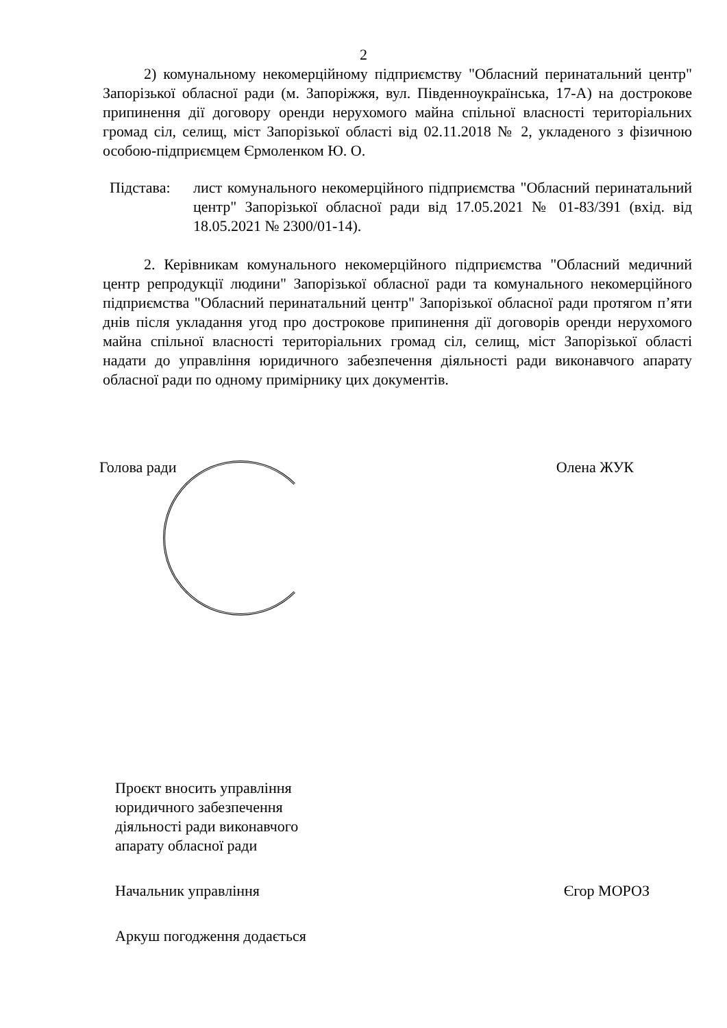2
2) комунальному некомерційному підприємству "Обласний перинатальний центр" Запорізької обласної ради (м. Запоріжжя, вул. Південноукраїнська, 17-А) на дострокове припинення дії договору оренди нерухомого майна спільної власності територіальних громад сіл, селищ, міст Запорізької області від 02.11.2018 № 2, укладеного з фізичною особою-підприємцем Єрмоленком Ю. О.
Підстава: лист комунального некомерційного підприємства "Обласний перинатальний центр" Запорізької обласної ради від 17.05.2021 № 01-83/391 (вхід. від 18.05.2021 № 2300/01-14).
2. Керівникам комунального некомерційного підприємства "Обласний медичний центр репродукції людини" Запорізької обласної ради та комунального некомерційного підприємства "Обласний перинатальний центр" Запорізької обласної ради протягом п’яти днів після укладання угод про дострокове припинення дії договорів оренди нерухомого майна спільної власності територіальних громад сіл, селищ, міст Запорізької області надати до управління юридичного забезпечення діяльності ради виконавчого апарату обласної ради по одному примірнику цих документів.
Голова ради Олена ЖУК
Проєкт вносить управління
юридичного забезпечення
діяльності ради виконавчого
апарату обласної ради
Начальник управління Єгор МОРОЗ
Аркуш погодження додається